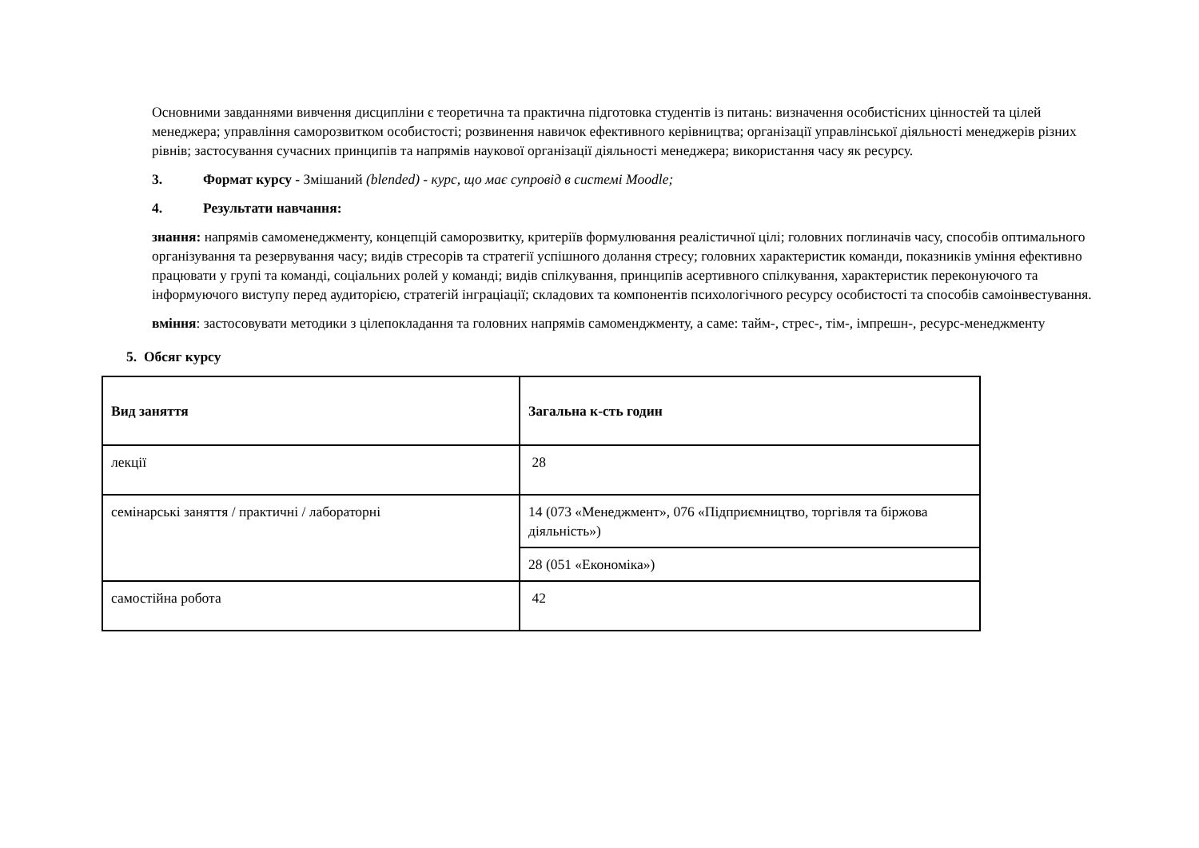Основними завданнями вивчення дисципліни є теоретична та практична підготовка студентів із питань: визначення особистісних цінностей та цілей менеджера; управління саморозвитком особистості; розвинення навичок ефективного керівництва; організації управлінської діяльності менеджерів різних рівнів; застосування сучасних принципів та напрямів наукової організації діяльності менеджера; використання часу як ресурсу.
3. Формат курсу - Змішаний (blended) - курс, що має супровід в системі Moodle;
4. Результати навчання:
знання: напрямів самоменеджменту, концепцій саморозвитку, критеріїв формулювання реалістичної цілі; головних поглиначів часу, способів оптимального організування та резервування часу; видів стресорів та стратегії успішного долання стресу; головних характеристик команди, показників уміння ефективно працювати у групі та команді, соціальних ролей у команді; видів спілкування, принципів асертивного спілкування, характеристик переконуючого та інформуючого виступу перед аудиторією, стратегій інграціації; складових та компонентів психологічного ресурсу особистості та способів самоінвестування.
вміння: застосовувати методики з цілепокладання та головних напрямів самоменджменту, а саме: тайм-, стрес-, тім-, імпрешн-, ресурс-менеджменту
5. Обсяг курсу
| Вид заняття | Загальна к-сть годин |
| лекції | 28 |
| семінарські заняття / практичні / лабораторні | 14 (073 «Менеджмент», 076 «Підприємництво, торгівля та біржова діяльність») |
| | 28 (051 «Економіка») |
| самостійна робота | 42 |